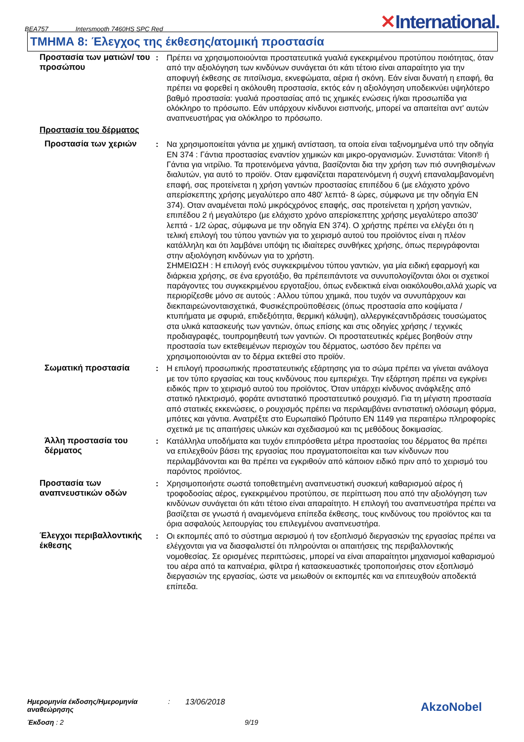BEA757 Intersmooth 7460HS SPC Red ✕International.
ΤΜΗΜΑ 8: Έλεγχος της έκθεσης/ατομική προστασία
Προστασία των ματιών/ του προσώπου
: Πρέπει να χρησιμοποιούνται προστατευτικά γυαλιά εγκεκριμένου προτύπου ποιότητας, όταν από την αξιολόγηση των κινδύνων συνάγεται ότι κάτι τέτοιο είναι απαραίτητο για την αποφυγή έκθεσης σε πιτσίλισμα, εκνεφώματα, αέρια ή σκόνη. Εάν είναι δυνατή η επαφή, θα πρέπει να φορεθεί η ακόλουθη προστασία, εκτός εάν η αξιολόγηση υποδεικνύει υψηλότερο βαθμό προστασία: γυαλιά προστασίας από τις χημικές ενώσεις ή/και προσωπίδα για ολόκληρο το πρόσωπο. Εάν υπάρχουν κίνδυνοι εισπνοής, μπορεί να απαιτείται αντ' αυτών αναπνευστήρας για ολόκληρο το πρόσωπο.
Προστασία του δέρματος
Προστασία των χεριών : Να χρησιμοποιείται γάντια με χημική αντίσταση, τα οποία είναι ταξινομημένα υπό την οδηγία EN 374 : Γάντια προστασίας εναντίον χημικών και μικρο-οργανισμών. Συνιστάται: Viton® ή Γάντια για νιτρίλιο. Τα προτεινόμενα γάντια, βασίζονται δια την χρήση των πιό συνηθισμένων διαλυτών, για αυτό το προϊόν. Οταν εμφανίζεται παρατεινόμενη ή συχνή επαναλαμβανομένη επαφή, σας προτείνεται η χρήση γαντιών προστασίας επιπέδου 6 (με ελάχιστο χρόνο απερίσκεπτης χρήσης μεγαλύτερο απο 480' λεπτά- 8 ώρες, σύμφωνα με την οδηγία EN 374). Οταν αναμένεται πολύ μικρόςχρόνος επαφής, σας προτείνεται η χρήση γαντιών, επιπέδου 2 ή μεγαλύτερο (με ελάχιστο χρόνο απερίσκεπτης χρήσης μεγαλύτερο απο30' λεπτά - 1/2 ώρας, σύμφωνα με την οδηγία EN 374). Ο χρήστης πρέπει να ελέγξει ότι η τελική επιλογή του τύπου γαντιών για το χειρισμό αυτού του προϊόντος είναι η πλέον κατάλληλη και ότι λαμβάνει υπόψη τις ιδιαίτερες συνθήκες χρήσης, όπως περιγράφονται στην αξιολόγηση κινδύνων για το χρήστη.
ΣΗΜΕΙΩΣΗ : Η επιλογή ενός συγκεκριμένου τύπου γαντιών, για μία ειδική εφαρμογή και διάρκεια χρήσης, σε ένα εργοτάξιο, θα πρέπειπάντοτε να συνυπολογίζονται όλοι οι σχετικοί παράγοντες του συγκεκριμένου εργοταξίου, όπως ενδεικτικά είναι οιακόλουθοι,αλλά χωρίς να περιορίζεσθε μόνο σε αυτούς : Αλλου τύπου χημικά, που τυχόν να συνυπάρχουν και διεκπαιρεώνονταισχετικά, Φυσικέςπροϋποθέσεις (όπως προστασία απο κοψίματα / κτυπήματα με σφυριά, επιδεξιότητα, θερμική κάλυψη), αλλεργικέςαντιδράσεις τουσώματος στα υλικά κατασκευής των γαντιών, όπως επίσης και στις οδηγίες χρήσης / τεχνικές προδιαγραφές, τουπρομηθευτή των γαντιών. Οι προστατευτικές κρέμες βοηθούν στην προστασία των εκτεθειμένων περιοχών του δέρματος, ωστόσο δεν πρέπει να χρησιμοποιούνται αν το δέρμα εκτεθεί στο προϊόν.
Σωματική προστασία : Η επιλογή προσωπικής προστατευτικής εξάρτησης για το σώμα πρέπει να γίνεται ανάλογα με τον τύπο εργασίας και τους κινδύνους που εμπεριέχει. Την εξάρτηση πρέπει να εγκρίνει ειδικός πριν το χειρισμό αυτού του προϊόντος. Όταν υπάρχει κίνδυνος ανάφλεξης από στατικό ηλεκτρισμό, φοράτε αντιστατικό προστατευτικό ρουχισμό. Για τη μέγιστη προστασία από στατικές εκκενώσεις, ο ρουχισμός πρέπει να περιλαμβάνει αντιστατική ολόσωμη φόρμα, μπότες και γάντια. Ανατρέξτε στο Ευρωπαϊκό Πρότυπο EN 1149 για περαιτέρω πληροφορίες σχετικά με τις απαιτήσεις υλικών και σχεδιασμού και τις μεθόδους δοκιμασίας.
Άλλη προστασία του δέρματος
: Κατάλληλα υποδήματα και τυχόν επιπρόσθετα μέτρα προστασίας του δέρματος θα πρέπει να επιλεχθούν βάσει της εργασίας που πραγματοποιείται και των κίνδυνων που περιλαμβάνονται και θα πρέπει να εγκριθούν από κάποιον ειδικό πριν από το χειρισμό του παρόντος προϊόντος.
Προστασία των αναπνευστικών οδών
: Χρησιμοποιήστε σωστά τοποθετημένη αναπνευστική συσκευή καθαρισμού αέρος ή τροφοδοσίας αέρος, εγκεκριμένου προτύπου, σε περίπτωση που από την αξιολόγηση των κινδύνων συνάγεται ότι κάτι τέτοιο είναι απαραίτητο. Η επιλογή του αναπνευστήρα πρέπει να βασίζεται σε γνωστά ή αναμενόμενα επίπεδα έκθεσης, τους κινδύνους του προϊόντος και τα όρια ασφαλούς λειτουργίας του επιλεγμένου αναπνευστήρα.
Έλεγχοι περιβαλλοντικής έκθεσης
: Οι εκπομπές από το σύστημα αερισμού ή τον εξοπλισμό διεργασιών της εργασίας πρέπει να ελέγχονται για να διασφαλιστεί ότι πληρούνται οι απαιτήσεις της περιβαλλοντικής νομοθεσίας. Σε ορισμένες περιπτώσεις, μπορεί να είναι απαραίτητοι μηχανισμοί καθαρισμού του αέρα από τα καπναέρια, φίλτρα ή κατασκευαστικές τροποποιήσεις στον εξοπλισμό διεργασιών της εργασίας, ώστε να μειωθούν οι εκπομπές και να επιτευχθούν αποδεκτά επίπεδα.
Ημερομηνία έκδοσης/Ημερομηνία αναθεώρησης: 13/06/2018
Έκδοση : 2 9/19
AkzoNobel